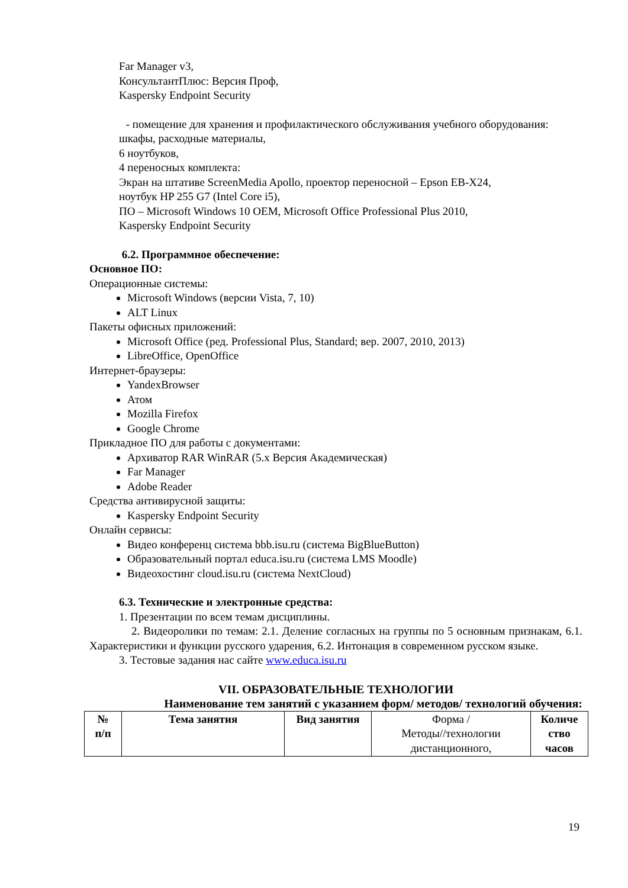Far Manager v3,
КонсультантПлюс: Версия Проф,
Kaspersky Endpoint Security
- помещение для хранения и профилактического обслуживания учебного оборудования:
шкафы, расходные материалы,
6 ноутбуков,
4 переносных комплекта:
Экран на штативе ScreenMedia Apollo, проектор переносной – Epson EB-X24,
ноутбук HP 255 G7 (Intel Core i5),
ПО – Microsoft Windows 10 OEM, Microsoft Office Professional Plus 2010,
Kaspersky Endpoint Security
6.2. Программное обеспечение:
Основное ПО:
Операционные системы:
Microsoft Windows (версии Vista, 7, 10)
ALT Linux
Пакеты офисных приложений:
Microsoft Office (ред. Professional Plus, Standard; вер. 2007, 2010, 2013)
LibreOffice, OpenOffice
Интернет-браузеры:
YandexBrowser
Атом
Mozilla Firefox
Google Chrome
Прикладное ПО для работы с документами:
Архиватор RAR WinRAR (5.x Версия Академическая)
Far Manager
Adobe Reader
Средства антивирусной защиты:
Kaspersky Endpoint Security
Онлайн сервисы:
Видео конференц система bbb.isu.ru (система BigBlueButton)
Образовательный портал educa.isu.ru (система LMS Moodle)
Видеохостинг cloud.isu.ru (система NextCloud)
6.3. Технические и электронные средства:
1. Презентации по всем темам дисциплины.
2. Видеоролики по темам: 2.1. Деление согласных на группы по 5 основным признакам, 6.1. Характеристики и функции русского ударения, 6.2. Интонация в современном русском языке.
3. Тестовые задания нас сайте www.educa.isu.ru
VII. ОБРАЗОВАТЕЛЬНЫЕ ТЕХНОЛОГИИ
Наименование тем занятий с указанием форм/ методов/ технологий обучения:
| № п/п | Тема занятия | Вид занятия | Форма / Методы//технологии дистанционного, | Количе ство часов |
| --- | --- | --- | --- | --- |
19